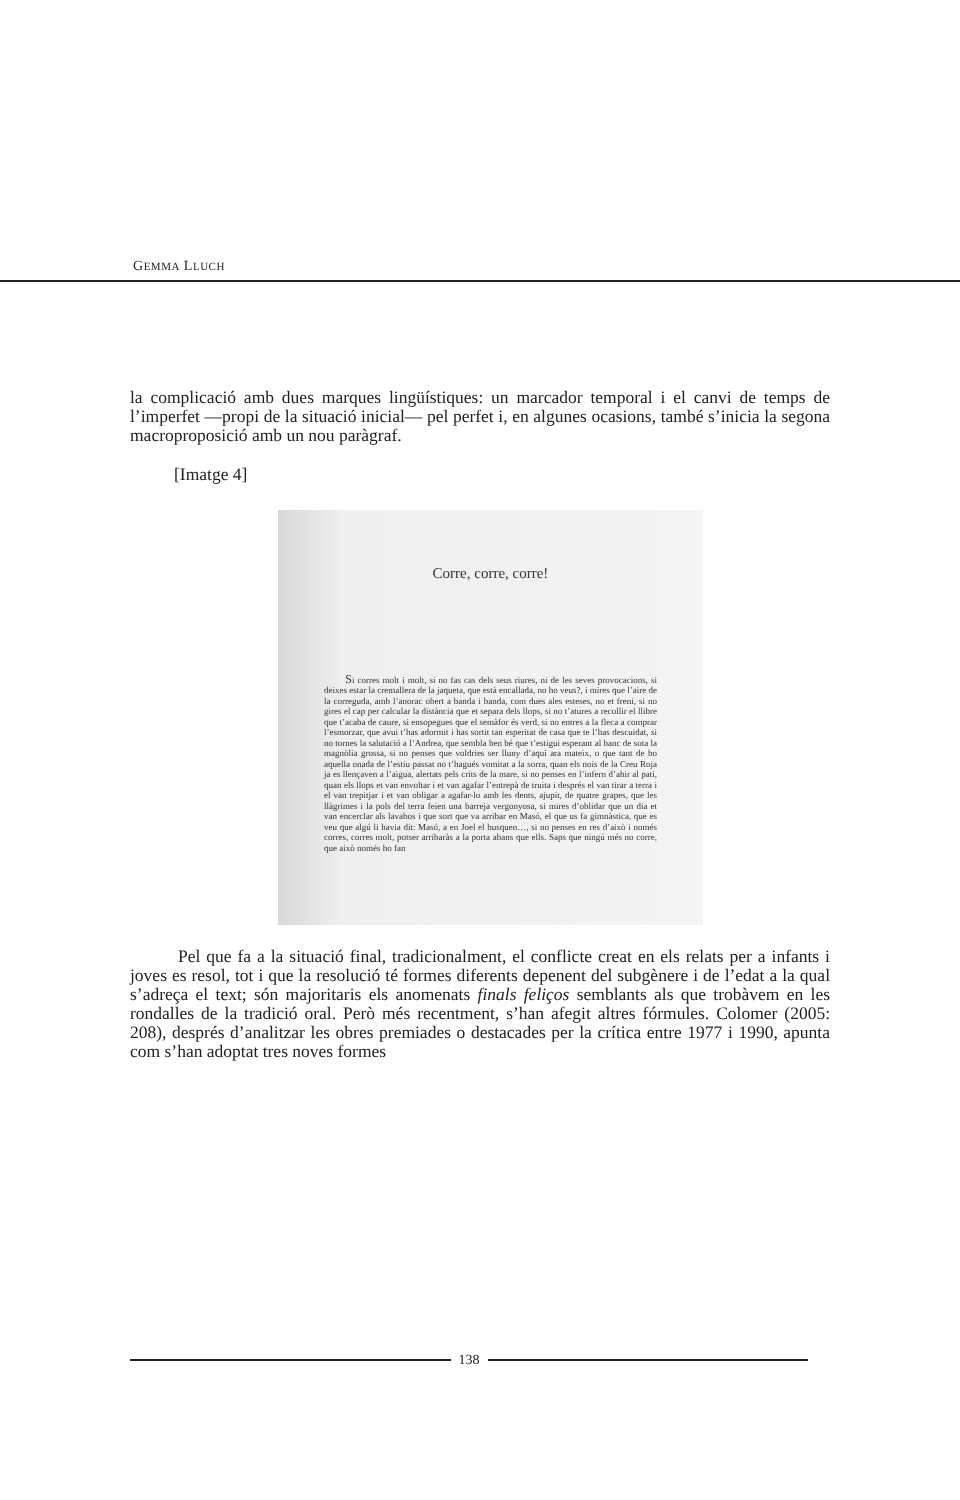GEMMA LLUCH
la complicació amb dues marques lingüístiques: un marcador temporal i el canvi de temps de l’imperfet —propi de la situació inicial— pel perfet i, en algunes ocasions, també s’inicia la segona macroproposició amb un nou paràgraf.
[Imatge 4]
Corre, corre, corre!
Si corres molt i molt, si no fas cas dels seus riures, ni de les seves provocacions, si deixes estar la cremallera de la jaqueta, que està encallada, no ho veus?, i mires que l’aire de la correguda, amb l’anorac obert a banda i banda, com dues ales esteses, no et freni, si no gires el cap per calcular la distància que et separa dels llops, si no t’atures a recollir el llibre que t’acaba de caure, si ensopegues que el semàfor és verd, si no entres a la fleca a comprar l’esmorzar, que avui t’has adormit i has sortit tan esperitat de casa que te l’has descuidat, si no tornes la salutació a l’Andrea, que sembla ben bé que t’estigui esperant al banc de sota la magnòlia grossa, si no penses que voldries ser lluny d’aquí ara mateix, o que tant de bo aquella onada de l’estiu passat no t’hagués vomitat a la sorra, quan els nois de la Creu Roja ja es llençaven a l’aigua, alertats pels crits de la mare, si no penses en l’infern d’ahir al pati, quan els llops et van envoltar i et van agafar l’entrepà de truita i després el van tirar a terra i el van trepitjar i et van obligar a agafar-lo amb les dents, ajupit, de quatre grapes, que les llàgrimes i la pols del terra feien una barreja vergonyosa, si mires d’oblidar que un dia et van encerclar als lavabos i que sort que va arribar en Masó, el que us fa gimnàstica, que es veu que algú li havia dit: Masó, a en Joel el busquen…, si no penses en res d’això i només corres, corres molt, potser arribaràs a la porta abans que ells. Saps que ningú més no corre, que això només ho fan
Pel que fa a la situació final, tradicionalment, el conflicte creat en els relats per a infants i joves es resol, tot i que la resolució té formes diferents depenent del subgènere i de l’edat a la qual s’adreça el text; són majoritaris els anomenats finals feliços semblants als que trobàvem en les rondalles de la tradició oral. Però més recentment, s’han afegit altres fórmules. Colomer (2005: 208), després d’analitzar les obres premiades o destacades per la crítica entre 1977 i 1990, apunta com s’han adoptat tres noves formes
138